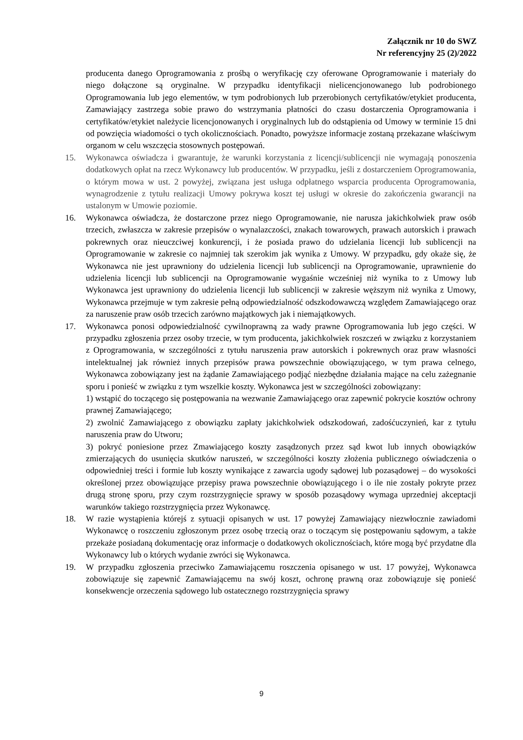Załącznik nr 10 do SWZ
Nr referencyjny 25 (2)/2022
producenta danego Oprogramowania z prośbą o weryfikację czy oferowane Oprogramowanie i materiały do niego dołączone są oryginalne. W przypadku identyfikacji nielicencjonowanego lub podrobionego Oprogramowania lub jego elementów, w tym podrobionych lub przerobionych certyfikatów/etykiet producenta, Zamawiający zastrzega sobie prawo do wstrzymania płatności do czasu dostarczenia Oprogramowania i certyfikatów/etykiet należycie licencjonowanych i oryginalnych lub do odstąpienia od Umowy w terminie 15 dni od powzięcia wiadomości o tych okolicznościach. Ponadto, powyższe informacje zostaną przekazane właściwym organom w celu wszczęcia stosownych postępowań.
15. Wykonawca oświadcza i gwarantuje, że warunki korzystania z licencji/sublicencji nie wymagają ponoszenia dodatkowych opłat na rzecz Wykonawcy lub producentów. W przypadku, jeśli z dostarczeniem Oprogramowania, o którym mowa w ust. 2 powyżej, związana jest usługa odpłatnego wsparcia producenta Oprogramowania, wynagrodzenie z tytułu realizacji Umowy pokrywa koszt tej usługi w okresie do zakończenia gwarancji na ustalonym w Umowie poziomie.
16. Wykonawca oświadcza, że dostarczone przez niego Oprogramowanie, nie narusza jakichkolwiek praw osób trzecich, zwłaszcza w zakresie przepisów o wynalazczości, znakach towarowych, prawach autorskich i prawach pokrewnych oraz nieuczciwej konkurencji, i że posiada prawo do udzielania licencji lub sublicencji na Oprogramowanie w zakresie co najmniej tak szerokim jak wynika z Umowy. W przypadku, gdy okaże się, że Wykonawca nie jest uprawniony do udzielenia licencji lub sublicencji na Oprogramowanie, uprawnienie do udzielenia licencji lub sublicencji na Oprogramowanie wygaśnie wcześniej niż wynika to z Umowy lub Wykonawca jest uprawniony do udzielenia licencji lub sublicencji w zakresie węższym niż wynika z Umowy, Wykonawca przejmuje w tym zakresie pełną odpowiedzialność odszkodowawczą względem Zamawiającego oraz za naruszenie praw osób trzecich zarówno majątkowych jak i niemajątkowych.
17. Wykonawca ponosi odpowiedzialność cywilnoprawną za wady prawne Oprogramowania lub jego części. W przypadku zgłoszenia przez osoby trzecie, w tym producenta, jakichkolwiek roszczeń w związku z korzystaniem z Oprogramowania, w szczególności z tytułu naruszenia praw autorskich i pokrewnych oraz praw własności intelektualnej jak również innych przepisów prawa powszechnie obowiązującego, w tym prawa celnego, Wykonawca zobowiązany jest na żądanie Zamawiającego podjąć niezbędne działania mające na celu zażegnanie sporu i ponieść w związku z tym wszelkie koszty. Wykonawca jest w szczególności zobowiązany:
1) wstąpić do toczącego się postępowania na wezwanie Zamawiającego oraz zapewnić pokrycie kosztów ochrony prawnej Zamawiającego;
2) zwolnić Zamawiającego z obowiązku zapłaty jakichkolwiek odszkodowań, zadośćuczynień, kar z tytułu naruszenia praw do Utworu;
3) pokryć poniesione przez Zmawiającego koszty zasądzonych przez sąd kwot lub innych obowiązków zmierzających do usunięcia skutków naruszeń, w szczególności koszty złożenia publicznego oświadczenia o odpowiedniej treści i formie lub koszty wynikające z zawarcia ugody sądowej lub pozasądowej – do wysokości określonej przez obowiązujące przepisy prawa powszechnie obowiązującego i o ile nie zostały pokryte przez drugą stronę sporu, przy czym rozstrzygnięcie sprawy w sposób pozasądowy wymaga uprzedniej akceptacji warunków takiego rozstrzygnięcia przez Wykonawcę.
18. W razie wystąpienia którejś z sytuacji opisanych w ust. 17 powyżej Zamawiający niezwłocznie zawiadomi Wykonawcę o roszczeniu zgłoszonym przez osobę trzecią oraz o toczącym się postępowaniu sądowym, a także przekaże posiadaną dokumentację oraz informacje o dodatkowych okolicznościach, które mogą być przydatne dla Wykonawcy lub o których wydanie zwróci się Wykonawca.
19. W przypadku zgłoszenia przeciwko Zamawiającemu roszczenia opisanego w ust. 17 powyżej, Wykonawca zobowiązuje się zapewnić Zamawiającemu na swój koszt, ochronę prawną oraz zobowiązuje się ponieść konsekwencje orzeczenia sądowego lub ostatecznego rozstrzygnięcia sprawy
9